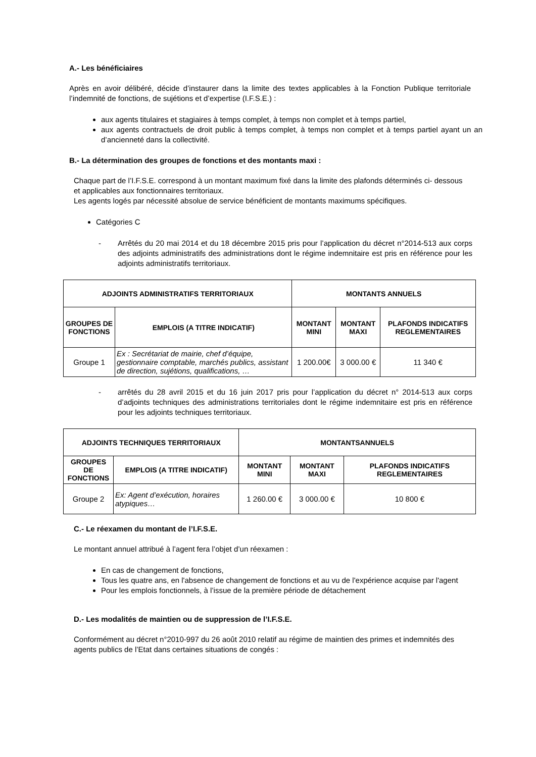A.- Les bénéficiaires
Après en avoir délibéré, décide d’instaurer dans la limite des textes applicables à la Fonction Publique territoriale l’indemnité de fonctions, de sujétions et d’expertise (I.F.S.E.) :
aux agents titulaires et stagiaires à temps complet, à temps non complet et à temps partiel,
aux agents contractuels de droit public à temps complet, à temps non complet et à temps partiel ayant un an d’ancienneté dans la collectivité.
B.- La détermination des groupes de fonctions et des montants maxi :
Chaque part de l’I.F.S.E. correspond à un montant maximum fixé dans la limite des plafonds déterminés ci- dessous et applicables aux fonctionnaires territoriaux.
Les agents logés par nécessité absolue de service bénéficient de montants maximums spécifiques.
Catégories C
- Arrêtés du 20 mai 2014 et du 18 décembre 2015 pris pour l’application du décret n°2014-513 aux corps des adjoints administratifs des administrations dont le régime indemnitaire est pris en référence pour les adjoints administratifs territoriaux.
| ADJOINTS ADMINISTRATIFS TERRITORIAUX | | MONTANTS ANNUELS | | |
| --- | --- | --- | --- | --- |
| GROUPES DE FONCTIONS | EMPLOIS (A TITRE INDICATIF) | MONTANT MINI | MONTANT MAXI | PLAFONDS INDICATIFS REGLEMENTAIRES |
| Groupe 1 | Ex : Secrétariat de mairie, chef d’équipe, gestionnaire comptable, marchés publics, assistant de direction, sujétions, qualifications, … | 1 200.00€ | 3 000.00 € | 11 340 € |
- arrêtés du 28 avril 2015 et du 16 juin 2017 pris pour l’application du décret n° 2014-513 aux corps d’adjoints techniques des administrations territoriales dont le régime indemnitaire est pris en référence pour les adjoints techniques territoriaux.
| ADJOINTS TECHNIQUES TERRITORIAUX | | MONTANTSANNUELS | | |
| --- | --- | --- | --- | --- |
| GROUPES DE FONCTIONS | EMPLOIS (A TITRE INDICATIF) | MONTANT MINI | MONTANT MAXI | PLAFONDS INDICATIFS REGLEMENTAIRES |
| Groupe 2 | Ex: Agent d’exécution, horaires atypiques… | 1 260.00 € | 3 000.00 € | 10 800 € |
C.- Le réexamen du montant de l’I.F.S.E.
Le montant annuel attribué à l’agent fera l’objet d’un réexamen :
En cas de changement de fonctions,
Tous les quatre ans, en l'absence de changement de fonctions et au vu de l'expérience acquise par l'agent
Pour les emplois fonctionnels, à l’issue de la première période de détachement
D.- Les modalités de maintien ou de suppression de l’I.F.S.E.
Conformément au décret n°2010-997 du 26 août 2010 relatif au régime de maintien des primes et indemnités des agents publics de l’Etat dans certaines situations de congés :